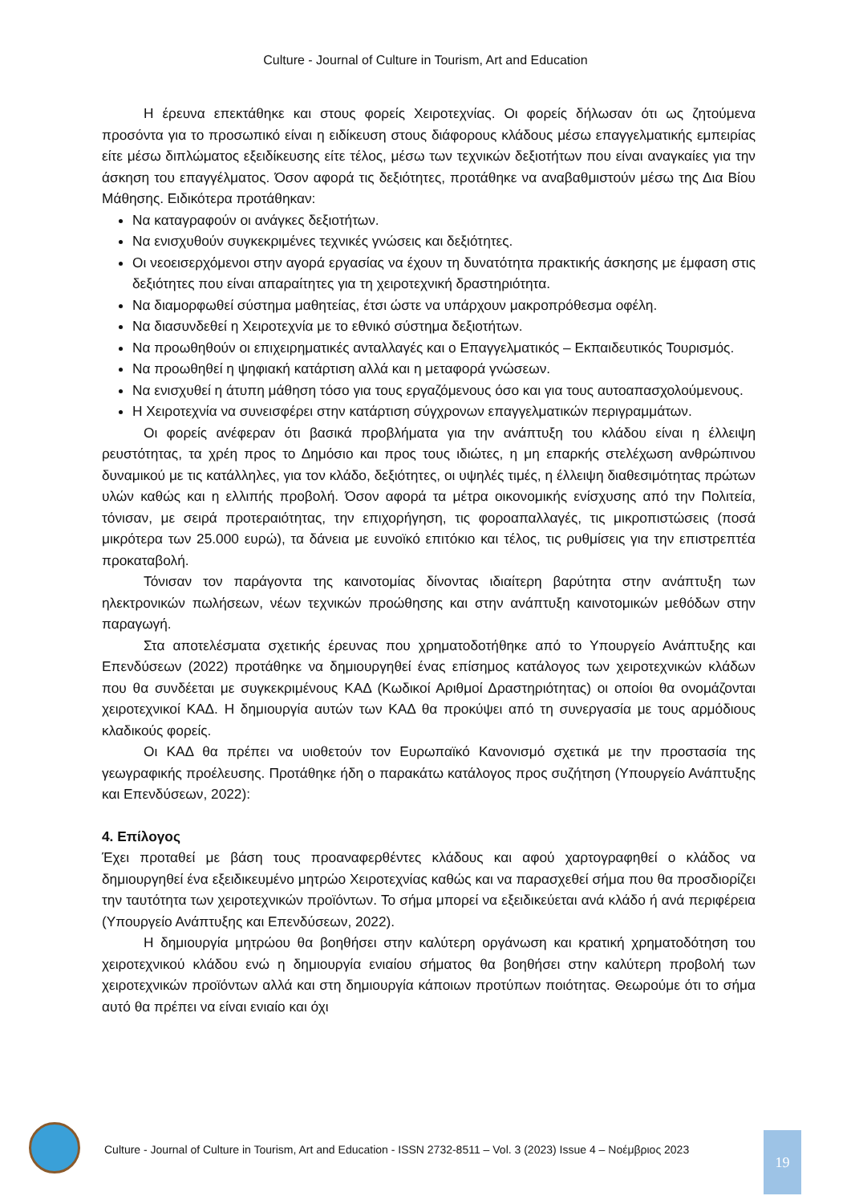Culture - Journal of Culture in Tourism, Art and Education
Η έρευνα επεκτάθηκε και στους φορείς Χειροτεχνίας. Οι φορείς δήλωσαν ότι ως ζητούμενα προσόντα για το προσωπικό είναι η ειδίκευση στους διάφορους κλάδους μέσω επαγγελματικής εμπειρίας είτε μέσω διπλώματος εξειδίκευσης είτε τέλος, μέσω των τεχνικών δεξιοτήτων που είναι αναγκαίες για την άσκηση του επαγγέλματος. Όσον αφορά τις δεξιότητες, προτάθηκε να αναβαθμιστούν μέσω της Δια Βίου Μάθησης. Ειδικότερα προτάθηκαν:
Να καταγραφούν οι ανάγκες δεξιοτήτων.
Να ενισχυθούν συγκεκριμένες τεχνικές γνώσεις και δεξιότητες.
Οι νεοεισερχόμενοι στην αγορά εργασίας να έχουν τη δυνατότητα πρακτικής άσκησης με έμφαση στις δεξιότητες που είναι απαραίτητες για τη χειροτεχνική δραστηριότητα.
Να διαμορφωθεί σύστημα μαθητείας, έτσι ώστε να υπάρχουν μακροπρόθεσμα οφέλη.
Να διασυνδεθεί η Χειροτεχνία με το εθνικό σύστημα δεξιοτήτων.
Να προωθηθούν οι επιχειρηματικές ανταλλαγές και ο Επαγγελματικός – Εκπαιδευτικός Τουρισμός.
Να προωθηθεί η ψηφιακή κατάρτιση αλλά και η μεταφορά γνώσεων.
Να ενισχυθεί η άτυπη μάθηση τόσο για τους εργαζόμενους όσο και για τους αυτοαπασχολούμενους.
Η Χειροτεχνία να συνεισφέρει στην κατάρτιση σύγχρονων επαγγελματικών περιγραμμάτων.
Οι φορείς ανέφεραν ότι βασικά προβλήματα για την ανάπτυξη του κλάδου είναι η έλλειψη ρευστότητας, τα χρέη προς το Δημόσιο και προς τους ιδιώτες, η μη επαρκής στελέχωση ανθρώπινου δυναμικού με τις κατάλληλες, για τον κλάδο, δεξιότητες, οι υψηλές τιμές, η έλλειψη διαθεσιμότητας πρώτων υλών καθώς και η ελλιπής προβολή. Όσον αφορά τα μέτρα οικονομικής ενίσχυσης από την Πολιτεία, τόνισαν, με σειρά προτεραιότητας, την επιχορήγηση, τις φοροαπαλλαγές, τις μικροπιστώσεις (ποσά μικρότερα των 25.000 ευρώ), τα δάνεια με ευνοϊκό επιτόκιο και τέλος, τις ρυθμίσεις για την επιστρεπτέα προκαταβολή.
Τόνισαν τον παράγοντα της καινοτομίας δίνοντας ιδιαίτερη βαρύτητα στην ανάπτυξη των ηλεκτρονικών πωλήσεων, νέων τεχνικών προώθησης και στην ανάπτυξη καινοτομικών μεθόδων στην παραγωγή.
Στα αποτελέσματα σχετικής έρευνας που χρηματοδοτήθηκε από το Υπουργείο Ανάπτυξης και Επενδύσεων (2022) προτάθηκε να δημιουργηθεί ένας επίσημος κατάλογος των χειροτεχνικών κλάδων που θα συνδέεται με συγκεκριμένους ΚΑΔ (Κωδικοί Αριθμοί Δραστηριότητας) οι οποίοι θα ονομάζονται χειροτεχνικοί ΚΑΔ. Η δημιουργία αυτών των ΚΑΔ θα προκύψει από τη συνεργασία με τους αρμόδιους κλαδικούς φορείς.
Οι ΚΑΔ θα πρέπει να υιοθετούν τον Ευρωπαϊκό Κανονισμό σχετικά με την προστασία της γεωγραφικής προέλευσης. Προτάθηκε ήδη ο παρακάτω κατάλογος προς συζήτηση (Υπουργείο Ανάπτυξης και Επενδύσεων, 2022):
4. Επίλογος
Έχει προταθεί με βάση τους προαναφερθέντες κλάδους και αφού χαρτογραφηθεί ο κλάδος να δημιουργηθεί ένα εξειδικευμένο μητρώο Χειροτεχνίας καθώς και να παρασχεθεί σήμα που θα προσδιορίζει την ταυτότητα των χειροτεχνικών προϊόντων. Το σήμα μπορεί να εξειδικεύεται ανά κλάδο ή ανά περιφέρεια (Υπουργείο Ανάπτυξης και Επενδύσεων, 2022).
Η δημιουργία μητρώου θα βοηθήσει στην καλύτερη οργάνωση και κρατική χρηματοδότηση του χειροτεχνικού κλάδου ενώ η δημιουργία ενιαίου σήματος θα βοηθήσει στην καλύτερη προβολή των χειροτεχνικών προϊόντων αλλά και στη δημιουργία κάποιων προτύπων ποιότητας. Θεωρούμε ότι το σήμα αυτό θα πρέπει να είναι ενιαίο και όχι
Culture - Journal of Culture in Tourism, Art and Education - ISSN 2732-8511 – Vol. 3 (2023) Issue 4 – Νοέμβριος 2023
19